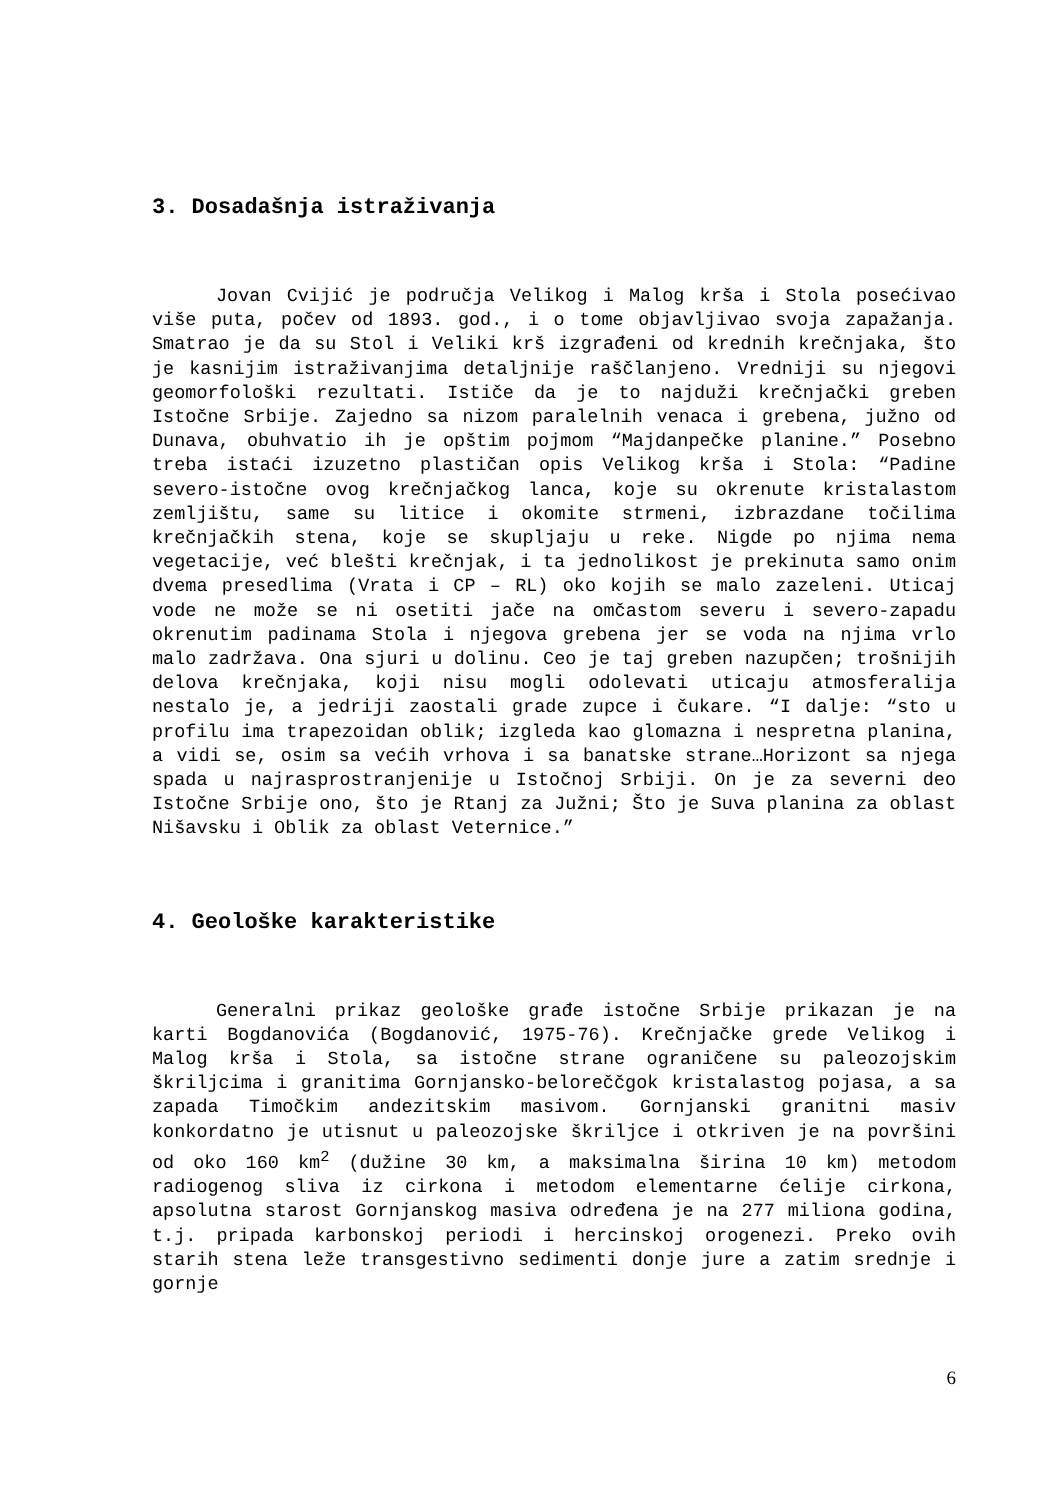3. Dosadašnja istraživanja
Jovan Cvijić je područja Velikog i Malog krša i Stola posećivao više puta, počev od 1893. god., i o tome objavljivao svoja zapažanja. Smatrao je da su Stol i Veliki krš izgrađeni od krednih krečnjaka, što je kasnijim istraživanjima detaljnije raščlanjeno. Vredniji su njegovi geomorfološki rezultati. Ističe da je to najduži krečnjački greben Istočne Srbije. Zajedno sa nizom paralelnih venaca i grebena, južno od Dunava, obuhvatio ih je opštim pojmom “Majdanpečke planine.” Posebno treba istaći izuzetno plastičan opis Velikog krša i Stola: “Padine severo-istočne ovog krečnjačkog lanca, koje su okrenute kristalastom zemljištu, same su litice i okomite strmeni, izbrazdane točilima krečnjačkih stena, koje se skupljaju u reke. Nigde po njima nema vegetacije, već blešti krečnjak, i ta jednolikost je prekinuta samo onim dvema presedlima (Vrata i CP – RL) oko kojih se malo zazeleni. Uticaj vode ne može se ni osetiti jače na omčastom severu i severo-zapadu okrenutim padinama Stola i njegova grebena jer se voda na njima vrlo malo zadržava. Ona sjuri u dolinu. Ceo je taj greben nazupčen; trošnijih delova krečnjaka, koji nisu mogli odolevati uticaju atmosferalija nestalo je, a jedriji zaostali grade zupce i čukare. “I dalje: “sto u profilu ima trapezoidan oblik; izgleda kao glomazna i nespretna planina, a vidi se, osim sa većih vrhova i sa banatske strane…Horizont sa njega spada u najrasprostranjenije u Istočnoj Srbiji. On je za severni deo Istočne Srbije ono, što je Rtanj za Južni; Što je Suva planina za oblast Nišavsku i Oblik za oblast Veternice.”
4. Geološke karakteristike
Generalni prikaz geološke građe istočne Srbije prikazan je na karti Bogdanovića (Bogdanović, 1975-76). Krečnjačke grede Velikog i Malog krša i Stola, sa istočne strane ograničene su paleozojskim škriljcima i granitima Gornjansko-beloreččgok kristalastog pojasa, a sa zapada Timočkim andezitskim masivom. Gornjanski granitni masiv konkordatno je utisnut u paleozojske škriljce i otkriven je na površini od oko 160 km<sup>2</sup> (dužine 30 km, a maksimalna širina 10 km) metodom radiogenog sliva iz cirkona i metodom elementarne ćelije cirkona, apsolutna starost Gornjanskog masiva određena je na 277 miliona godina, t.j. pripada karbonskoj periodi i hercinskoj orogenezi. Preko ovih starih stena leže transgestivno sedimenti donje jure a zatim srednje i gornje
6